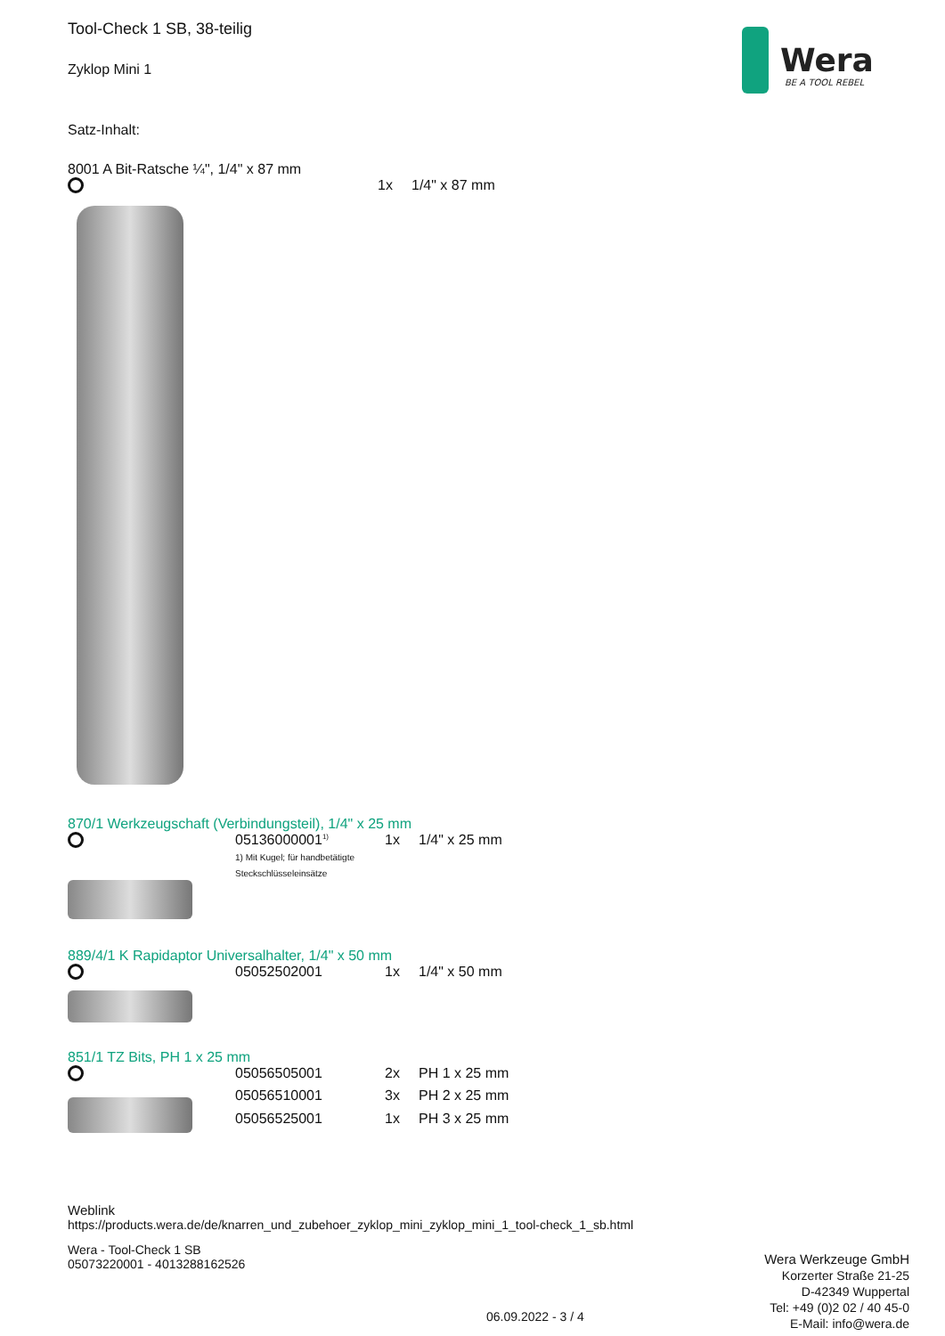Wera
BE A TOOL REBEL
Tool-Check 1 SB, 38-teilig
Zyklop Mini 1
Satz-Inhalt:
8001 A Bit-Ratsche ¼", 1/4" x 87 mm
| | 1x | 1/4" x 87 mm |
870/1 Werkzeugschaft (Verbindungsteil), 1/4" x 25 mm
| | 05136000001<sup>1)</sup> 1) Mit Kugel; für handbetätigte Steckschlüsseleinsätze | 1x | 1/4" x 25 mm |
889/4/1 K Rapidaptor Universalhalter, 1/4" x 50 mm
| | 05052502001 | 1x | 1/4" x 50 mm |
851/1 TZ Bits, PH 1 x 25 mm
| | 05056505001 | 2x | PH 1 x 25 mm |
| | 05056510001 | 3x | PH 2 x 25 mm |
| | 05056525001 | 1x | PH 3 x 25 mm |
Weblink
https://products.wera.de/de/knarren_und_zubehoer_zyklop_mini_zyklop_mini_1_tool-check_1_sb.html
Wera - Tool-Check 1 SB
05073220001 - 4013288162526
Wera Werkzeuge GmbH
Korzerter Straße 21-25
D-42349 Wuppertal
Tel: +49 (0)2 02 / 40 45-0
E-Mail: info@wera.de
06.09.2022 - 3 / 4